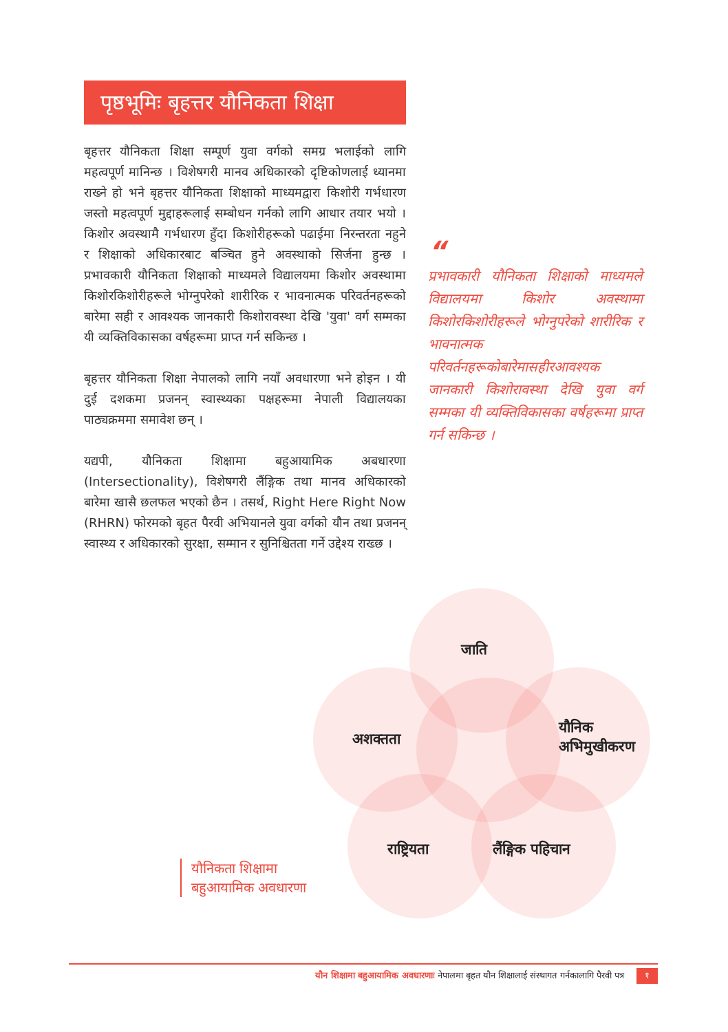पृष्ठभूमिः बृहत्तर यौनिकता शिक्षा
बृहत्तर यौनिकता शिक्षा सम्पूर्ण युवा वर्गको समग्र भलाईको लागि महत्वपूर्ण मानिन्छ । विशेषगरी मानव अधिकारको दृष्टिकोणलाई ध्यानमा राख्ने हो भने बृहत्तर यौनिकता शिक्षाको माध्यमद्वारा किशोरी गर्भधारण जस्तो महत्वपूर्ण मुद्दाहरूलाई सम्बोधन गर्नको लागि आधार तयार भयो । किशोर अवस्थामै गर्भधारण हुँदा किशोरीहरूको पढाईमा निरन्तरता नहुने र शिक्षाको अधिकारबाट बञ्चित हुने अवस्थाको सिर्जना हुन्छ । प्रभावकारी यौनिकता शिक्षाको माध्यमले विद्यालयमा किशोर अवस्थामा किशोरकिशोरीहरूले भोग्नुपरेको शारीरिक र भावनात्मक परिवर्तनहरूको बारेमा सही र आवश्यक जानकारी किशोरावस्था देखि 'युवा' वर्ग सम्मका यी व्यक्तिविकासका वर्षहरूमा प्राप्त गर्न सकिन्छ ।
बृहत्तर यौनिकता शिक्षा नेपालको लागि नयाँ अवधारणा भने होइन । यी दुई दशकमा प्रजनन् स्वास्थ्यका पक्षहरूमा नेपाली विद्यालयका पाठ्यक्रममा समावेश छन् ।
यद्यपी, यौनिकता शिक्षामा बहुआयामिक अबधारणा (Intersectionality), विशेषगरी लैंङ्गिक तथा मानव अधिकारको बारेमा खासै छलफल भएको छैन । तसर्थ, Right Here Right Now (RHRN) फोरमको बृहत पैरवी अभियानले युवा वर्गको यौन तथा प्रजनन् स्वास्थ्य र अधिकारको सुरक्षा, सम्मान र सुनिश्चितता गर्ने उद्देश्य राख्छ ।
“
प्रभावकारी यौनिकता शिक्षाको माध्यमले विद्यालयमा किशोर अवस्थामा किशोरकिशोरीहरूले भोग्नुपरेको शारीरिक र भावनात्मक परिवर्तनहरूकोबारेमासहीरआवश्यक जानकारी किशोरावस्था देखि युवा वर्ग सम्मका यी व्यक्तिविकासका वर्षहरूमा प्राप्त गर्न सकिन्छ ।
जाति
अशक्तता
यौनिक
अभिमुखीकरण
राष्ट्रियता लैंङ्गिक पहिचान
यौनिकता शिक्षामा
बहुआयामिक अवधारणा
यौन शिक्षामा बहुआयामिक अवधारणाः नेपालमा बृहत यौन शिक्षालाई संस्थागत गर्नकालागि पैरवी पत्र १